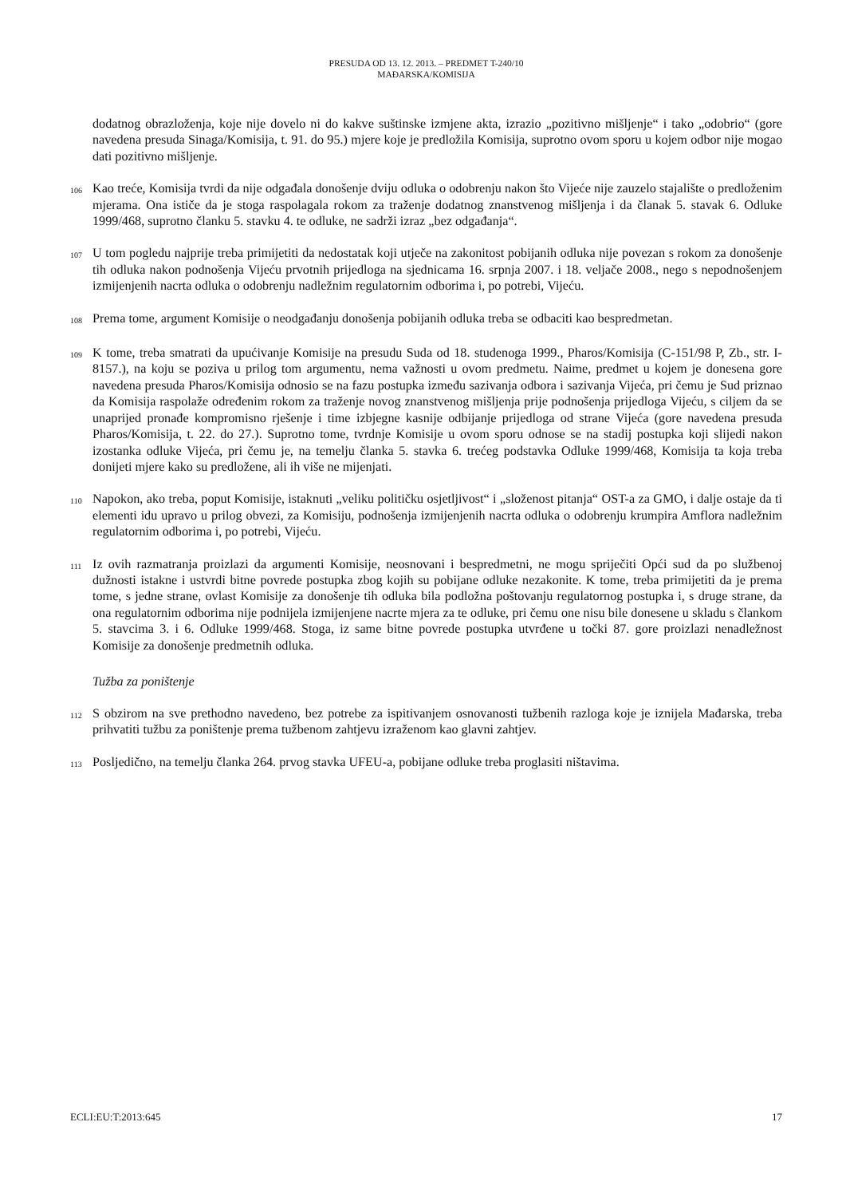PRESUDA OD 13. 12. 2013. – PREDMET T-240/10
MAĐARSKA/KOMISIJA
dodatnog obrazloženja, koje nije dovelo ni do kakve suštinske izmjene akta, izrazio „pozitivno mišljenje“ i tako „odobrio“ (gore navedena presuda Sinaga/Komisija, t. 91. do 95.) mjere koje je predložila Komisija, suprotno ovom sporu u kojem odbor nije mogao dati pozitivno mišljenje.
106 Kao treće, Komisija tvrdi da nije odgađala donošenje dviju odluka o odobrenju nakon što Vijeće nije zauzelo stajalište o predloženim mjerama. Ona ističe da je stoga raspolagala rokom za traženje dodatnog znanstvenog mišljenja i da članak 5. stavak 6. Odluke 1999/468, suprotno članku 5. stavku 4. te odluke, ne sadrži izraz „bez odgađanja“.
107 U tom pogledu najprije treba primijetiti da nedostatak koji utječe na zakonitost pobijanih odluka nije povezan s rokom za donošenje tih odluka nakon podnošenja Vijeću prvotnih prijedloga na sjednicama 16. srpnja 2007. i 18. veljače 2008., nego s nepodnošenjem izmijenjenih nacrta odluka o odobrenju nadležnim regulatornim odborima i, po potrebi, Vijeću.
108 Prema tome, argument Komisije o neodgađanju donošenja pobijanih odluka treba se odbaciti kao bespredmetan.
109 K tome, treba smatrati da upućivanje Komisije na presudu Suda od 18. studenoga 1999., Pharos/Komisija (C-151/98 P, Zb., str. I-8157.), na koju se poziva u prilog tom argumentu, nema važnosti u ovom predmetu. Naime, predmet u kojem je donesena gore navedena presuda Pharos/Komisija odnosio se na fazu postupka između sazivanja odbora i sazivanja Vijeća, pri čemu je Sud priznao da Komisija raspolaže određenim rokom za traženje novog znanstvenog mišljenja prije podnošenja prijedloga Vijeću, s ciljem da se unaprijed pronađe kompromisno rješenje i time izbjegne kasnije odbijanje prijedloga od strane Vijeća (gore navedena presuda Pharos/Komisija, t. 22. do 27.). Suprotno tome, tvrdnje Komisije u ovom sporu odnose se na stadij postupka koji slijedi nakon izostanka odluke Vijeća, pri čemu je, na temelju članka 5. stavka 6. trećeg podstavka Odluke 1999/468, Komisija ta koja treba donijeti mjere kako su predložene, ali ih više ne mijenjati.
110 Napokon, ako treba, poput Komisije, istaknuti „veliku političku osjetljivost“ i „složenost pitanja“ OST-a za GMO, i dalje ostaje da ti elementi idu upravo u prilog obvezi, za Komisiju, podnošenja izmijenjenih nacrta odluka o odobrenju krumpira Amflora nadležnim regulatornim odborima i, po potrebi, Vijeću.
111 Iz ovih razmatranja proizlazi da argumenti Komisije, neosnovani i bespredmetni, ne mogu spriječiti Opći sud da po službenoj dužnosti istakne i ustvrdi bitne povrede postupka zbog kojih su pobijane odluke nezakonite. K tome, treba primijetiti da je prema tome, s jedne strane, ovlast Komisije za donošenje tih odluka bila podložna poštovanju regulatornog postupka i, s druge strane, da ona regulatornim odborima nije podnijela izmijenjene nacrte mjera za te odluke, pri čemu one nisu bile donesene u skladu s člankom 5. stavcima 3. i 6. Odluke 1999/468. Stoga, iz same bitne povrede postupka utvrđene u točki 87. gore proizlazi nenadležnost Komisije za donošenje predmetnih odluka.
Tužba za poništenje
112 S obzirom na sve prethodno navedeno, bez potrebe za ispitivanjem osnovanosti tužbenih razloga koje je iznijela Mađarska, treba prihvatiti tužbu za poništenje prema tužbenom zahtjevu izraženom kao glavni zahtjev.
113 Posljedično, na temelju članka 264. prvog stavka UFEU-a, pobijane odluke treba proglasiti ništavima.
ECLI:EU:T:2013:645 17